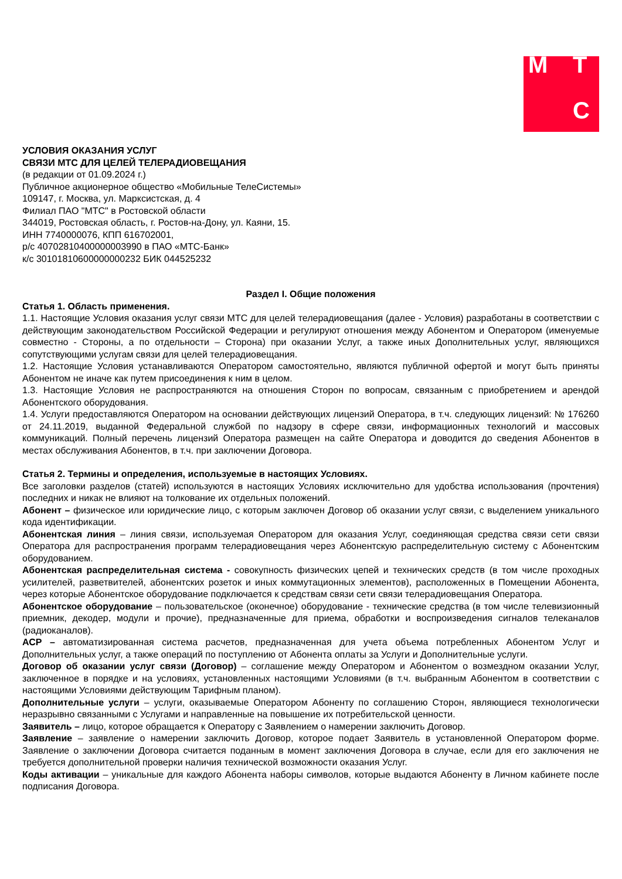М Т
С
УСЛОВИЯ ОКАЗАНИЯ УСЛУГ
СВЯЗИ МТС ДЛЯ ЦЕЛЕЙ ТЕЛЕРАДИОВЕЩАНИЯ
(в редакции от 01.09.2024 г.)
Публичное акционерное общество «Мобильные ТелеСистемы»
109147, г. Москва, ул. Марксистская, д. 4
Филиал ПАО "МТС" в Ростовской области
344019, Ростовская область, г. Ростов-на-Дону, ул. Каяни, 15.
ИНН 7740000076, КПП 616702001,
р/с 40702810400000003990 в ПАО «МТС-Банк»
к/с 30101810600000000232 БИК 044525232
Раздел I. Общие положения
Статья 1. Область применения.
1.1. Настоящие Условия оказания услуг связи МТС для целей телерадиовещания (далее - Условия) разработаны в соответствии с действующим законодательством Российской Федерации и регулируют отношения между Абонентом и Оператором (именуемые совместно - Стороны, а по отдельности – Сторона) при оказании Услуг, а также иных Дополнительных услуг, являющихся сопутствующими услугам связи для целей телерадиовещания.
1.2. Настоящие Условия устанавливаются Оператором самостоятельно, являются публичной офертой и могут быть приняты Абонентом не иначе как путем присоединения к ним в целом.
1.3. Настоящие Условия не распространяются на отношения Сторон по вопросам, связанным с приобретением и арендой Абонентского оборудования.
1.4. Услуги предоставляются Оператором на основании действующих лицензий Оператора, в т.ч. следующих лицензий: № 176260 от 24.11.2019, выданной Федеральной службой по надзору в сфере связи, информационных технологий и массовых коммуникаций. Полный перечень лицензий Оператора размещен на сайте Оператора и доводится до сведения Абонентов в местах обслуживания Абонентов, в т.ч. при заключении Договора.
Статья 2. Термины и определения, используемые в настоящих Условиях.
Все заголовки разделов (статей) используются в настоящих Условиях исключительно для удобства использования (прочтения) последних и никак не влияют на толкование их отдельных положений.
Абонент – физическое или юридические лицо, с которым заключен Договор об оказании услуг связи, с выделением уникального кода идентификации.
Абонентская линия – линия связи, используемая Оператором для оказания Услуг, соединяющая средства связи сети связи Оператора для распространения программ телерадиовещания через Абонентскую распределительную систему с Абонентским оборудованием.
Абонентская распределительная система - совокупность физических цепей и технических средств (в том числе проходных усилителей, разветвителей, абонентских розеток и иных коммутационных элементов), расположенных в Помещении Абонента, через которые Абонентское оборудование подключается к средствам связи сети связи телерадиовещания Оператора.
Абонентское оборудование – пользовательское (оконечное) оборудование - технические средства (в том числе телевизионный приемник, декодер, модули и прочие), предназначенные для приема, обработки и воспроизведения сигналов телеканалов (радиоканалов).
АСР – автоматизированная система расчетов, предназначенная для учета объема потребленных Абонентом Услуг и Дополнительных услуг, а также операций по поступлению от Абонента оплаты за Услуги и Дополнительные услуги.
Договор об оказании услуг связи (Договор) – соглашение между Оператором и Абонентом о возмездном оказании Услуг, заключенное в порядке и на условиях, установленных настоящими Условиями (в т.ч. выбранным Абонентом в соответствии с настоящими Условиями действующим Тарифным планом).
Дополнительные услуги – услуги, оказываемые Оператором Абоненту по соглашению Сторон, являющиеся технологически неразрывно связанными с Услугами и направленные на повышение их потребительской ценности.
Заявитель – лицо, которое обращается к Оператору с Заявлением о намерении заключить Договор.
Заявление – заявление о намерении заключить Договор, которое подает Заявитель в установленной Оператором форме. Заявление о заключении Договора считается поданным в момент заключения Договора в случае, если для его заключения не требуется дополнительной проверки наличия технической возможности оказания Услуг.
Коды активации – уникальные для каждого Абонента наборы символов, которые выдаются Абоненту в Личном кабинете после подписания Договора.